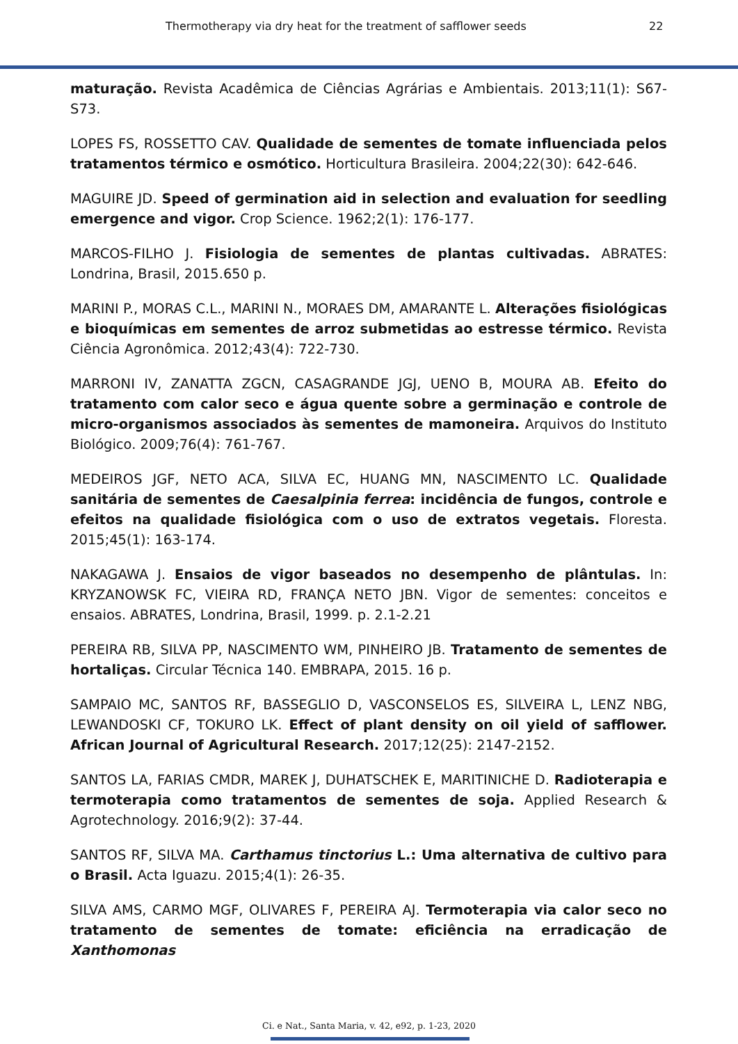Thermotherapy via dry heat for the treatment of safflower seeds 22
maturação. Revista Acadêmica de Ciências Agrárias e Ambientais. 2013;11(1): S67-S73.
LOPES FS, ROSSETTO CAV. Qualidade de sementes de tomate influenciada pelos tratamentos térmico e osmótico. Horticultura Brasileira. 2004;22(30): 642-646.
MAGUIRE JD. Speed of germination aid in selection and evaluation for seedling emergence and vigor. Crop Science. 1962;2(1): 176-177.
MARCOS-FILHO J. Fisiologia de sementes de plantas cultivadas. ABRATES: Londrina, Brasil, 2015.650 p.
MARINI P., MORAS C.L., MARINI N., MORAES DM, AMARANTE L. Alterações fisiológicas e bioquímicas em sementes de arroz submetidas ao estresse térmico. Revista Ciência Agronômica. 2012;43(4): 722-730.
MARRONI IV, ZANATTA ZGCN, CASAGRANDE JGJ, UENO B, MOURA AB. Efeito do tratamento com calor seco e água quente sobre a germinação e controle de micro-organismos associados às sementes de mamoneira. Arquivos do Instituto Biológico. 2009;76(4): 761-767.
MEDEIROS JGF, NETO ACA, SILVA EC, HUANG MN, NASCIMENTO LC. Qualidade sanitária de sementes de Caesalpinia ferrea: incidência de fungos, controle e efeitos na qualidade fisiológica com o uso de extratos vegetais. Floresta. 2015;45(1): 163-174.
NAKAGAWA J. Ensaios de vigor baseados no desempenho de plântulas. In: KRYZANOWSK FC, VIEIRA RD, FRANÇA NETO JBN. Vigor de sementes: conceitos e ensaios. ABRATES, Londrina, Brasil, 1999. p. 2.1-2.21
PEREIRA RB, SILVA PP, NASCIMENTO WM, PINHEIRO JB. Tratamento de sementes de hortaliças. Circular Técnica 140. EMBRAPA, 2015. 16 p.
SAMPAIO MC, SANTOS RF, BASSEGLIO D, VASCONSELOS ES, SILVEIRA L, LENZ NBG, LEWANDOSKI CF, TOKURO LK. Effect of plant density on oil yield of safflower. African Journal of Agricultural Research. 2017;12(25): 2147-2152.
SANTOS LA, FARIAS CMDR, MAREK J, DUHATSCHEK E, MARITINICHE D. Radioterapia e termoterapia como tratamentos de sementes de soja. Applied Research & Agrotechnology. 2016;9(2): 37-44.
SANTOS RF, SILVA MA. Carthamus tinctorius L.: Uma alternativa de cultivo para o Brasil. Acta Iguazu. 2015;4(1): 26-35.
SILVA AMS, CARMO MGF, OLIVARES F, PEREIRA AJ. Termoterapia via calor seco no tratamento de sementes de tomate: eficiência na erradicação de Xanthomonas
Ci. e Nat., Santa Maria, v. 42, e92, p. 1-23, 2020